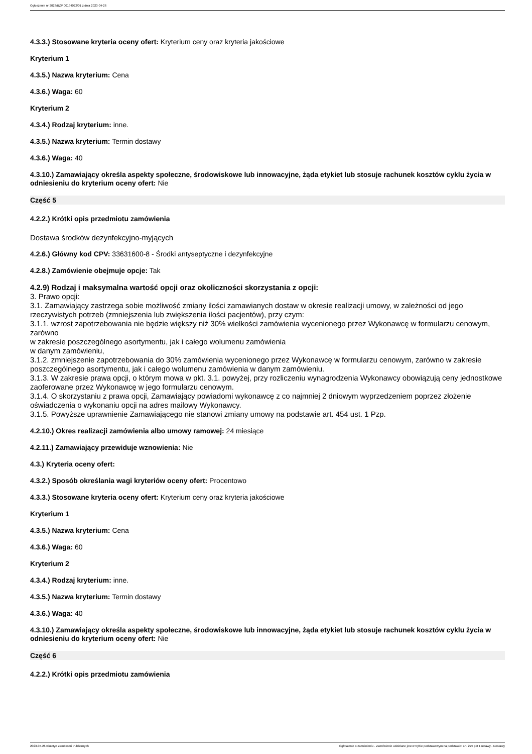Ogłoszenie nr 2023/BZP 00194022/01 z dnia 2023-04-26
4.3.3.) Stosowane kryteria oceny ofert: Kryterium ceny oraz kryteria jakościowe
Kryterium 1
4.3.5.) Nazwa kryterium: Cena
4.3.6.) Waga: 60
Kryterium 2
4.3.4.) Rodzaj kryterium: inne.
4.3.5.) Nazwa kryterium: Termin dostawy
4.3.6.) Waga: 40
4.3.10.) Zamawiający określa aspekty społeczne, środowiskowe lub innowacyjne, żąda etykiet lub stosuje rachunek kosztów cyklu życia w odniesieniu do kryterium oceny ofert: Nie
Część 5
4.2.2.) Krótki opis przedmiotu zamówienia
Dostawa środków dezynfekcyjno-myjących
4.2.6.) Główny kod CPV: 33631600-8 - Środki antyseptyczne i dezynfekcyjne
4.2.8.) Zamówienie obejmuje opcje: Tak
4.2.9) Rodzaj i maksymalna wartość opcji oraz okoliczności skorzystania z opcji:
3. Prawo opcji:
3.1. Zamawiający zastrzega sobie możliwość zmiany ilości zamawianych dostaw w okresie realizacji umowy, w zależności od jego rzeczywistych potrzeb (zmniejszenia lub zwiększenia ilości pacjentów), przy czym:
3.1.1. wzrost zapotrzebowania nie będzie większy niż 30% wielkości zamówienia wycenionego przez Wykonawcę w formularzu cenowym, zarówno
w zakresie poszczególnego asortymentu, jak i całego wolumenu zamówienia
w danym zamówieniu,
3.1.2. zmniejszenie zapotrzebowania do 30% zamówienia wycenionego przez Wykonawcę w formularzu cenowym, zarówno w zakresie poszczególnego asortymentu, jak i całego wolumenu zamówienia w danym zamówieniu.
3.1.3. W zakresie prawa opcji, o którym mowa w pkt. 3.1. powyżej, przy rozliczeniu wynagrodzenia Wykonawcy obowiązują ceny jednostkowe zaoferowane przez Wykonawcę w jego formularzu cenowym.
3.1.4. O skorzystaniu z prawa opcji, Zamawiający powiadomi wykonawcę z co najmniej 2 dniowym wyprzedzeniem poprzez złożenie oświadczenia o wykonaniu opcji na adres mailowy Wykonawcy.
3.1.5. Powyższe uprawnienie Zamawiającego nie stanowi zmiany umowy na podstawie art. 454 ust. 1 Pzp.
4.2.10.) Okres realizacji zamówienia albo umowy ramowej: 24 miesiące
4.2.11.) Zamawiający przewiduje wznowienia: Nie
4.3.) Kryteria oceny ofert:
4.3.2.) Sposób określania wagi kryteriów oceny ofert: Procentowo
4.3.3.) Stosowane kryteria oceny ofert: Kryterium ceny oraz kryteria jakościowe
Kryterium 1
4.3.5.) Nazwa kryterium: Cena
4.3.6.) Waga: 60
Kryterium 2
4.3.4.) Rodzaj kryterium: inne.
4.3.5.) Nazwa kryterium: Termin dostawy
4.3.6.) Waga: 40
4.3.10.) Zamawiający określa aspekty społeczne, środowiskowe lub innowacyjne, żąda etykiet lub stosuje rachunek kosztów cyklu życia w odniesieniu do kryterium oceny ofert: Nie
Część 6
4.2.2.) Krótki opis przedmiotu zamówienia
2023-04-26 Biuletyn Zamówień Publicznych Ogłoszenie o zamówieniu - Zamówienie udzielane jest w trybie podstawowym na podstawie: art. 275 pkt 1 ustawy - Dostawy